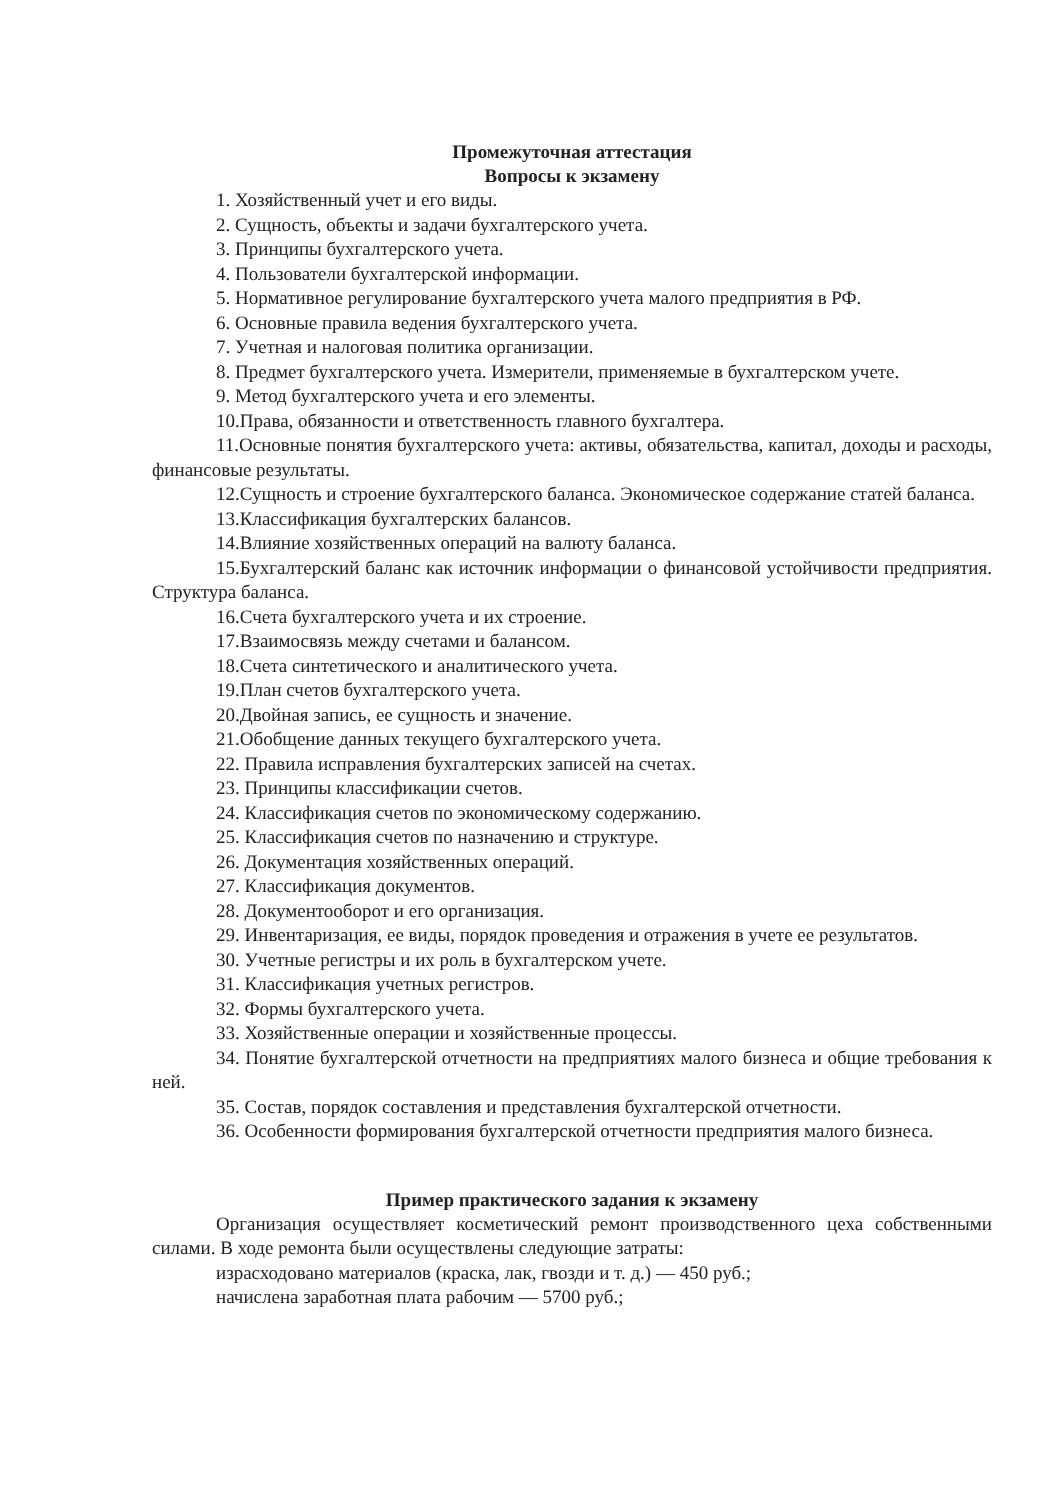Промежуточная аттестация
Вопросы к экзамену
1. Хозяйственный учет и его виды.
2. Сущность, объекты и задачи бухгалтерского учета.
3. Принципы бухгалтерского учета.
4. Пользователи бухгалтерской информации.
5. Нормативное регулирование бухгалтерского учета малого предприятия в РФ.
6. Основные правила ведения бухгалтерского учета.
7. Учетная и налоговая политика организации.
8. Предмет бухгалтерского учета. Измерители, применяемые в бухгалтерском учете.
9. Метод бухгалтерского учета и его элементы.
10.Права, обязанности и ответственность главного бухгалтера.
11.Основные понятия бухгалтерского учета: активы, обязательства, капитал, доходы и расходы, финансовые результаты.
12.Сущность и строение бухгалтерского баланса. Экономическое содержание статей баланса.
13.Классификация бухгалтерских балансов.
14.Влияние хозяйственных операций на валюту баланса.
15.Бухгалтерский баланс как источник информации о финансовой устойчивости предприятия. Структура баланса.
16.Счета бухгалтерского учета и их строение.
17.Взаимосвязь между счетами и балансом.
18.Счета синтетического и аналитического учета.
19.План счетов бухгалтерского учета.
20.Двойная запись, ее сущность и значение.
21.Обобщение данных текущего бухгалтерского учета.
22. Правила исправления бухгалтерских записей на счетах.
23. Принципы классификации счетов.
24. Классификация счетов по экономическому содержанию.
25. Классификация счетов по назначению и структуре.
26. Документация хозяйственных операций.
27. Классификация документов.
28. Документооборот и его организация.
29. Инвентаризация, ее виды, порядок проведения и отражения в учете ее результатов.
30. Учетные регистры и их роль в бухгалтерском учете.
31. Классификация учетных регистров.
32. Формы бухгалтерского учета.
33. Хозяйственные операции и хозяйственные процессы.
34. Понятие бухгалтерской отчетности на предприятиях малого бизнеса и общие требования к ней.
35. Состав, порядок составления и представления бухгалтерской отчетности.
36. Особенности формирования бухгалтерской отчетности предприятия малого бизнеса.
Пример практического задания к экзамену
Организация осуществляет косметический ремонт производственного цеха собственными силами. В ходе ремонта были осуществлены следующие затраты:
израсходовано материалов (краска, лак, гвозди и т. д.) — 450 руб.;
начислена заработная плата рабочим — 5700 руб.;